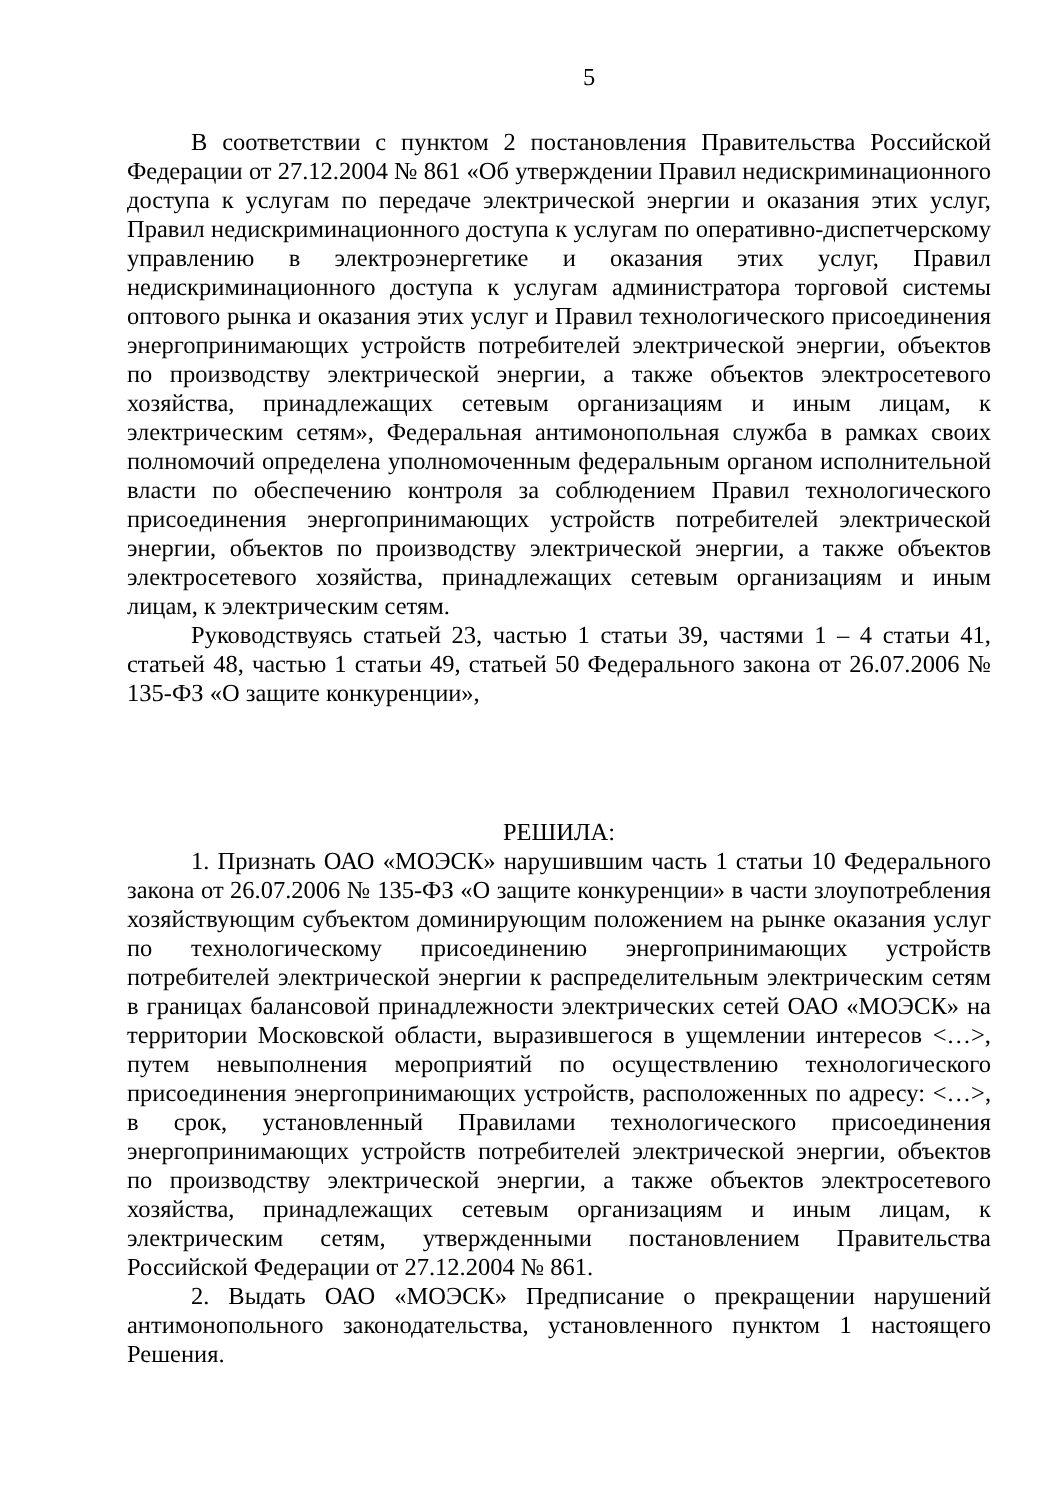5
В соответствии с пунктом 2 постановления Правительства Российской Федерации от 27.12.2004 № 861 «Об утверждении Правил недискриминационного доступа к услугам по передаче электрической энергии и оказания этих услуг, Правил недискриминационного доступа к услугам по оперативно-диспетчерскому управлению в электроэнергетике и оказания этих услуг, Правил недискриминационного доступа к услугам администратора торговой системы оптового рынка и оказания этих услуг и Правил технологического присоединения энергопринимающих устройств потребителей электрической энергии, объектов по производству электрической энергии, а также объектов электросетевого хозяйства, принадлежащих сетевым организациям и иным лицам, к электрическим сетям», Федеральная антимонопольная служба в рамках своих полномочий определена уполномоченным федеральным органом исполнительной власти по обеспечению контроля за соблюдением Правил технологического присоединения энергопринимающих устройств потребителей электрической энергии, объектов по производству электрической энергии, а также объектов электросетевого хозяйства, принадлежащих сетевым организациям и иным лицам, к электрическим сетям.
Руководствуясь статьей 23, частью 1 статьи 39, частями 1 – 4 статьи 41, статьей 48, частью 1 статьи 49, статьей 50 Федерального закона от 26.07.2006 № 135-ФЗ «О защите конкуренции»,
РЕШИЛА:
1. Признать ОАО «МОЭСК» нарушившим часть 1 статьи 10 Федерального закона от 26.07.2006 № 135-ФЗ «О защите конкуренции» в части злоупотребления хозяйствующим субъектом доминирующим положением на рынке оказания услуг по технологическому присоединению энергопринимающих устройств потребителей электрической энергии к распределительным электрическим сетям в границах балансовой принадлежности электрических сетей ОАО «МОЭСК» на территории Московской области, выразившегося в ущемлении интересов <…>, путем невыполнения мероприятий по осуществлению технологического присоединения энергопринимающих устройств, расположенных по адресу: <…>, в срок, установленный Правилами технологического присоединения энергопринимающих устройств потребителей электрической энергии, объектов по производству электрической энергии, а также объектов электросетевого хозяйства, принадлежащих сетевым организациям и иным лицам, к электрическим сетям, утвержденными постановлением Правительства Российской Федерации от 27.12.2004 № 861.
2. Выдать ОАО «МОЭСК» Предписание о прекращении нарушений антимонопольного законодательства, установленного пунктом 1 настоящего Решения.